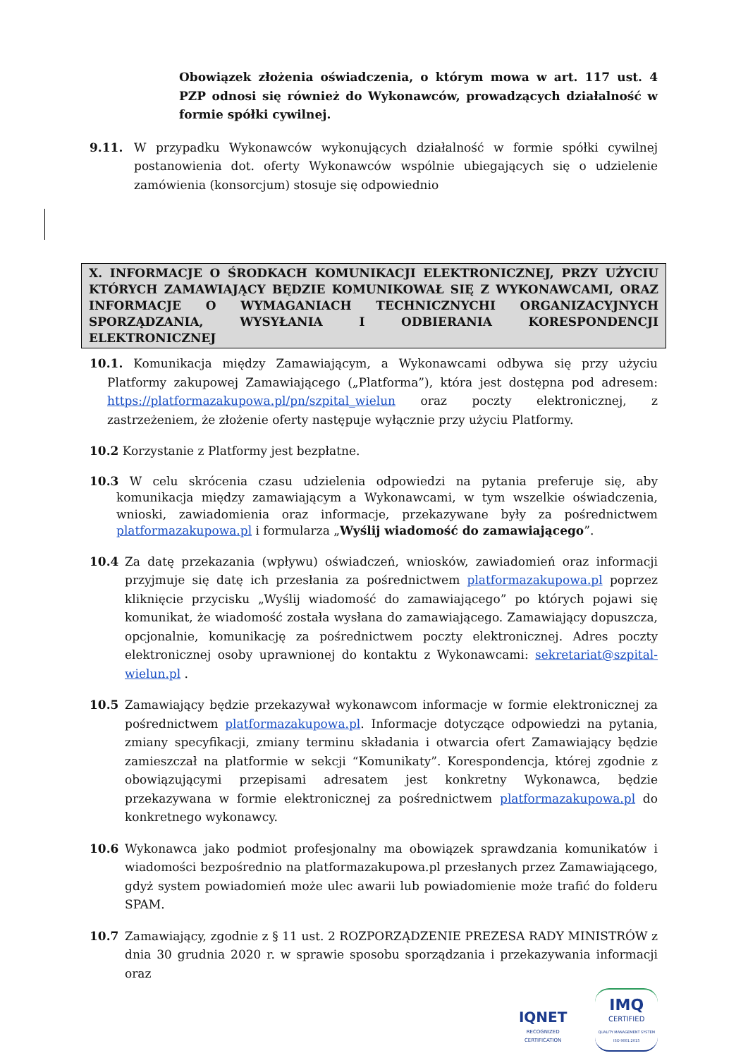Obowiązek złożenia oświadczenia, o którym mowa w art. 117 ust. 4 PZP odnosi się również do Wykonawców, prowadzących działalność w formie spółki cywilnej.
9.11. W przypadku Wykonawców wykonujących działalność w formie spółki cywilnej postanowienia dot. oferty Wykonawców wspólnie ubiegających się o udzielenie zamówienia (konsorcjum) stosuje się odpowiednio
X. INFORMACJE O ŚRODKACH KOMUNIKACJI ELEKTRONICZNEJ, PRZY UŻYCIU KTÓRYCH ZAMAWIAJĄCY BĘDZIE KOMUNIKOWAŁ SIĘ Z WYKONAWCAMI, ORAZ INFORMACJE O WYMAGANIACH TECHNICZNYCHI ORGANIZACYJNYCH SPORZĄDZANIA, WYSYŁANIA I ODBIERANIA KORESPONDENCJI ELEKTRONICZNEJ
10.1. Komunikacja między Zamawiającym, a Wykonawcami odbywa się przy użyciu Platformy zakupowej Zamawiającego („Platforma”), która jest dostępna pod adresem: https://platformazakupowa.pl/pn/szpital_wielun oraz poczty elektronicznej, z zastrzeżeniem, że złożenie oferty następuje wyłącznie przy użyciu Platformy.
10.2 Korzystanie z Platformy jest bezpłatne.
10.3 W celu skrócenia czasu udzielenia odpowiedzi na pytania preferuje się, aby komunikacja między zamawiającym a Wykonawcami, w tym wszelkie oświadczenia, wnioski, zawiadomienia oraz informacje, przekazywane były za pośrednictwem platformazakupowa.pl i formularza „Wyślij wiadomość do zamawiającego”.
10.4 Za datę przekazania (wpływu) oświadczeń, wniosków, zawiadomień oraz informacji przyjmuje się datę ich przesłania za pośrednictwem platformazakupowa.pl poprzez kliknięcie przycisku „Wyślij wiadomość do zamawiającego” po których pojawi się komunikat, że wiadomość została wysłana do zamawiającego. Zamawiający dopuszcza, opcjonalnie, komunikację za pośrednictwem poczty elektronicznej. Adres poczty elektronicznej osoby uprawnionej do kontaktu z Wykonawcami: sekretariat@szpital-wielun.pl .
10.5 Zamawiający będzie przekazywał wykonawcom informacje w formie elektronicznej za pośrednictwem platformazakupowa.pl. Informacje dotyczące odpowiedzi na pytania, zmiany specyfikacji, zmiany terminu składania i otwarcia ofert Zamawiający będzie zamieszczał na platformie w sekcji “Komunikaty”. Korespondencja, której zgodnie z obowiązującymi przepisami adresatem jest konkretny Wykonawca, będzie przekazywana w formie elektronicznej za pośrednictwem platformazakupowa.pl do konkretnego wykonawcy.
10.6 Wykonawca jako podmiot profesjonalny ma obowiązek sprawdzania komunikatów i wiadomości bezpośrednio na platformazakupowa.pl przesłanych przez Zamawiającego, gdyż system powiadomień może ulec awarii lub powiadomienie może trafić do folderu SPAM.
10.7 Zamawiający, zgodnie z § 11 ust. 2 ROZPORZĄDZENIE PREZESA RADY MINISTRÓW z dnia 30 grudnia 2020 r. w sprawie sposobu sporządzania i przekazywania informacji oraz
IQNET
RECOGNIZED
CERTIFICATION
IMQ
CERTIFIED
QUALITY MANAGEMENT SYSTEM
ISO 9001:2015